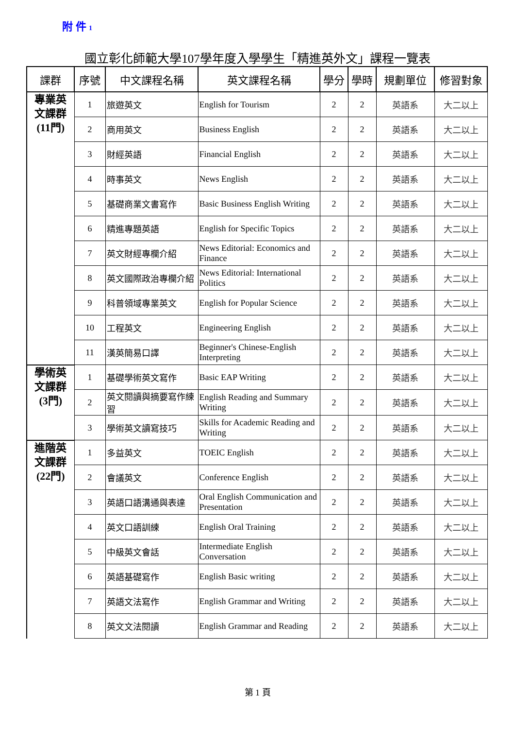附 件 1
國立彰化師範大學107學年度入學學生「精進英外文」課程一覽表
| 課群 | 序號 | 中文課程名稱 | 英文課程名稱 | 學分 | 學時 | 規劃單位 | 修習對象 |
| --- | --- | --- | --- | --- | --- | --- | --- |
| 專業英 文課群 (11門) | 1 | 旅遊英文 | English for Tourism | 2 | 2 | 英語系 | 大二以上 |
| | 2 | 商用英文 | Business English | 2 | 2 | 英語系 | 大二以上 |
| | 3 | 財經英語 | Financial English | 2 | 2 | 英語系 | 大二以上 |
| | 4 | 時事英文 | News English | 2 | 2 | 英語系 | 大二以上 |
| | 5 | 基礎商業文書寫作 | Basic Business English Writing | 2 | 2 | 英語系 | 大二以上 |
| | 6 | 精進專題英語 | English for Specific Topics | 2 | 2 | 英語系 | 大二以上 |
| | 7 | 英文財經專欄介紹 | News Editorial: Economics and Finance | 2 | 2 | 英語系 | 大二以上 |
| | 8 | 英文國際政治專欄介紹 | News Editorial: International Politics | 2 | 2 | 英語系 | 大二以上 |
| | 9 | 科普領域專業英文 | English for Popular Science | 2 | 2 | 英語系 | 大二以上 |
| | 10 | 工程英文 | Engineering English | 2 | 2 | 英語系 | 大二以上 |
| | 11 | 漢英簡易口譯 | Beginner's Chinese-English Interpreting | 2 | 2 | 英語系 | 大二以上 |
| 學術英 文課群 (3門) | 1 | 基礎學術英文寫作 | Basic EAP Writing | 2 | 2 | 英語系 | 大二以上 |
| | 2 | 英文閱讀與摘要寫作練習 | English Reading and Summary Writing | 2 | 2 | 英語系 | 大二以上 |
| | 3 | 學術英文讀寫技巧 | Skills for Academic Reading and Writing | 2 | 2 | 英語系 | 大二以上 |
| 進階英 文課群 (22門) | 1 | 多益英文 | TOEIC English | 2 | 2 | 英語系 | 大二以上 |
| | 2 | 會議英文 | Conference English | 2 | 2 | 英語系 | 大二以上 |
| | 3 | 英語口語溝通與表達 | Oral English Communication and Presentation | 2 | 2 | 英語系 | 大二以上 |
| | 4 | 英文口語訓練 | English Oral Training | 2 | 2 | 英語系 | 大二以上 |
| | 5 | 中級英文會話 | Intermediate English Conversation | 2 | 2 | 英語系 | 大二以上 |
| | 6 | 英語基礎寫作 | English Basic writing | 2 | 2 | 英語系 | 大二以上 |
| | 7 | 英語文法寫作 | English Grammar and Writing | 2 | 2 | 英語系 | 大二以上 |
| | 8 | 英文文法閱讀 | English Grammar and Reading | 2 | 2 | 英語系 | 大二以上 |
第 1 頁